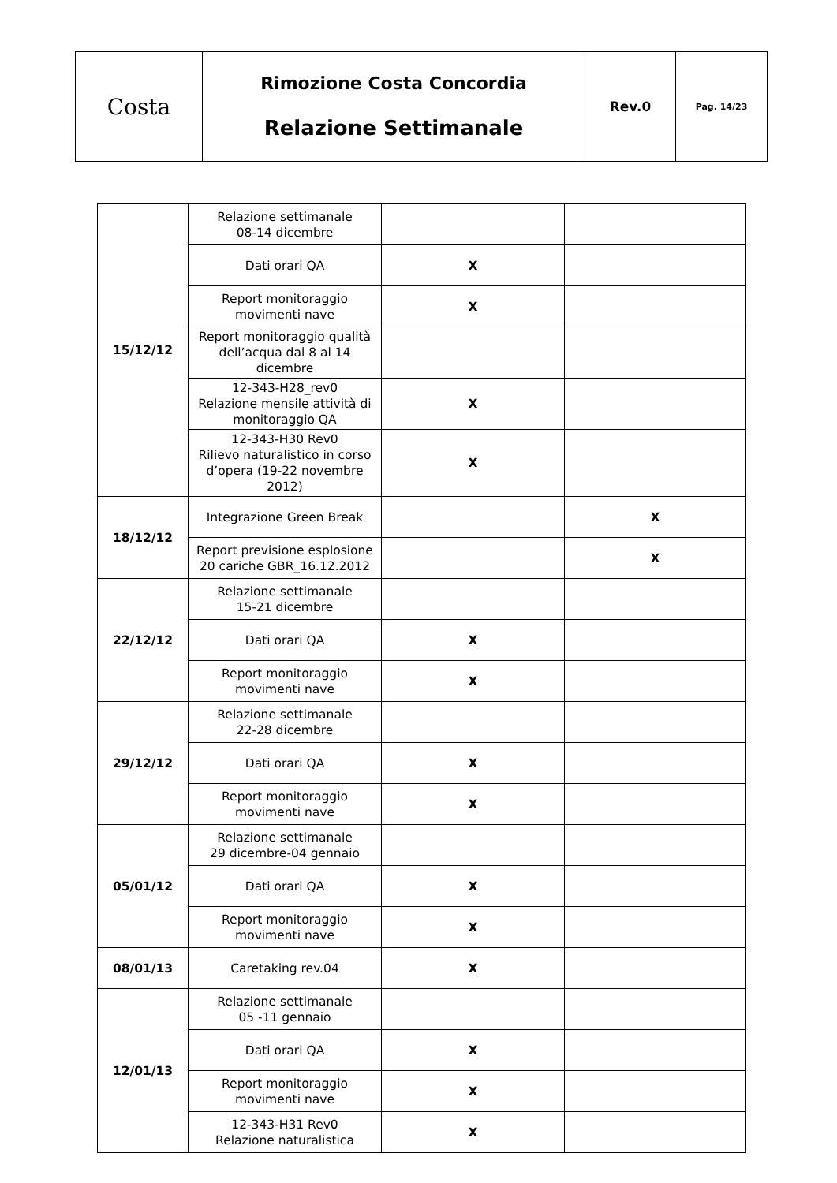| Costa | Rimozione Costa Concordia Relazione Settimanale | Rev.0 | Pag. 14/23 |
| 15/12/12 | Relazione settimanale 08-14 dicembre | | |
| | Dati orari QA | X | |
| | Report monitoraggio movimenti nave | X | |
| | Report monitoraggio qualità dell’acqua dal 8 al 14 dicembre | | |
| | 12-343-H28_rev0 Relazione mensile attività di monitoraggio QA | X | |
| | 12-343-H30 Rev0 Rilievo naturalistico in corso d’opera (19-22 novembre 2012) | X | |
| 18/12/12 | Integrazione Green Break | | X |
| | Report previsione esplosione 20 cariche GBR_16.12.2012 | | X |
| 22/12/12 | Relazione settimanale 15-21 dicembre | | |
| | Dati orari QA | X | |
| | Report monitoraggio movimenti nave | X | |
| 29/12/12 | Relazione settimanale 22-28 dicembre | | |
| | Dati orari QA | X | |
| | Report monitoraggio movimenti nave | X | |
| 05/01/12 | Relazione settimanale 29 dicembre-04 gennaio | | |
| | Dati orari QA | X | |
| | Report monitoraggio movimenti nave | X | |
| 08/01/13 | Caretaking rev.04 | X | |
| 12/01/13 | Relazione settimanale 05 -11 gennaio | | |
| | Dati orari QA | X | |
| | Report monitoraggio movimenti nave | X | |
| | 12-343-H31 Rev0 Relazione naturalistica | X | |